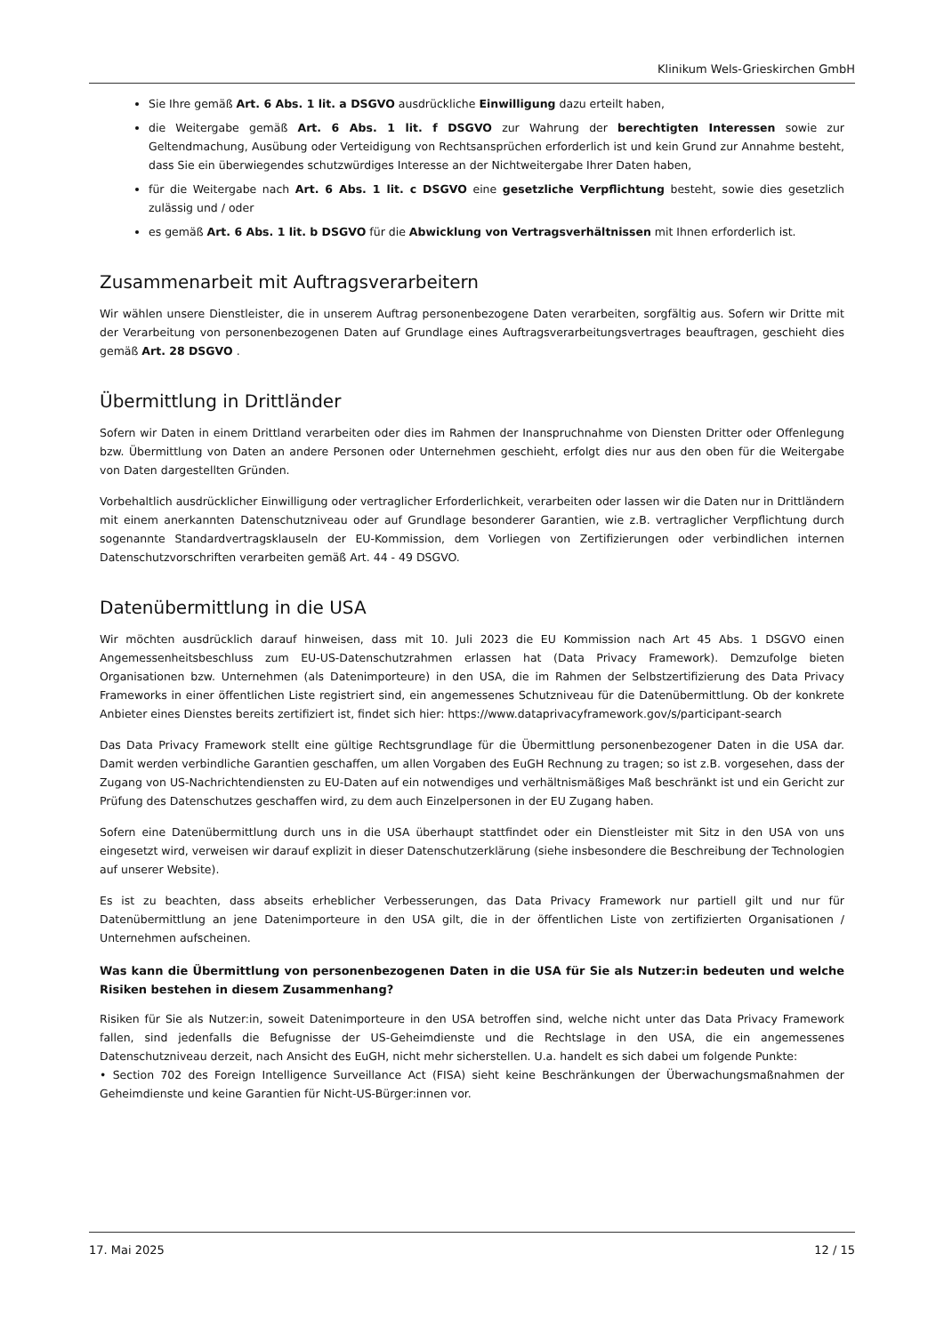Klinikum Wels-Grieskirchen GmbH
Sie Ihre gemäß Art. 6 Abs. 1 lit. a DSGVO ausdrückliche Einwilligung dazu erteilt haben,
die Weitergabe gemäß Art. 6 Abs. 1 lit. f DSGVO zur Wahrung der berechtigten Interessen sowie zur Geltendmachung, Ausübung oder Verteidigung von Rechtsansprüchen erforderlich ist und kein Grund zur Annahme besteht, dass Sie ein überwiegendes schutzwürdiges Interesse an der Nichtweitergabe Ihrer Daten haben,
für die Weitergabe nach Art. 6 Abs. 1 lit. c DSGVO eine gesetzliche Verpflichtung besteht, sowie dies gesetzlich zulässig und / oder
es gemäß Art. 6 Abs. 1 lit. b DSGVO für die Abwicklung von Vertragsverhältnissen mit Ihnen erforderlich ist.
Zusammenarbeit mit Auftragsverarbeitern
Wir wählen unsere Dienstleister, die in unserem Auftrag personenbezogene Daten verarbeiten, sorgfältig aus. Sofern wir Dritte mit der Verarbeitung von personenbezogenen Daten auf Grundlage eines Auftragsverarbeitungsvertrages beauftragen, geschieht dies gemäß Art. 28 DSGVO .
Übermittlung in Drittländer
Sofern wir Daten in einem Drittland verarbeiten oder dies im Rahmen der Inanspruchnahme von Diensten Dritter oder Offenlegung bzw. Übermittlung von Daten an andere Personen oder Unternehmen geschieht, erfolgt dies nur aus den oben für die Weitergabe von Daten dargestellten Gründen.
Vorbehaltlich ausdrücklicher Einwilligung oder vertraglicher Erforderlichkeit, verarbeiten oder lassen wir die Daten nur in Drittländern mit einem anerkannten Datenschutzniveau oder auf Grundlage besonderer Garantien, wie z.B. vertraglicher Verpflichtung durch sogenannte Standardvertragsklauseln der EU-Kommission, dem Vorliegen von Zertifizierungen oder verbindlichen internen Datenschutzvorschriften verarbeiten gemäß Art. 44 - 49 DSGVO.
Datenübermittlung in die USA
Wir möchten ausdrücklich darauf hinweisen, dass mit 10. Juli 2023 die EU Kommission nach Art 45 Abs. 1 DSGVO einen Angemessenheitsbeschluss zum EU-US-Datenschutzrahmen erlassen hat (Data Privacy Framework). Demzufolge bieten Organisationen bzw. Unternehmen (als Datenimporteure) in den USA, die im Rahmen der Selbstzertifizierung des Data Privacy Frameworks in einer öffentlichen Liste registriert sind, ein angemessenes Schutzniveau für die Datenübermittlung. Ob der konkrete Anbieter eines Dienstes bereits zertifiziert ist, findet sich hier: https://www.dataprivacyframework.gov/s/participant-search
Das Data Privacy Framework stellt eine gültige Rechtsgrundlage für die Übermittlung personenbezogener Daten in die USA dar. Damit werden verbindliche Garantien geschaffen, um allen Vorgaben des EuGH Rechnung zu tragen; so ist z.B. vorgesehen, dass der Zugang von US-Nachrichtendiensten zu EU-Daten auf ein notwendiges und verhältnismäßiges Maß beschränkt ist und ein Gericht zur Prüfung des Datenschutzes geschaffen wird, zu dem auch Einzelpersonen in der EU Zugang haben.
Sofern eine Datenübermittlung durch uns in die USA überhaupt stattfindet oder ein Dienstleister mit Sitz in den USA von uns eingesetzt wird, verweisen wir darauf explizit in dieser Datenschutzerklärung (siehe insbesondere die Beschreibung der Technologien auf unserer Website).
Es ist zu beachten, dass abseits erheblicher Verbesserungen, das Data Privacy Framework nur partiell gilt und nur für Datenübermittlung an jene Datenimporteure in den USA gilt, die in der öffentlichen Liste von zertifizierten Organisationen / Unternehmen aufscheinen.
Was kann die Übermittlung von personenbezogenen Daten in die USA für Sie als Nutzer:in bedeuten und welche Risiken bestehen in diesem Zusammenhang?
Risiken für Sie als Nutzer:in, soweit Datenimporteure in den USA betroffen sind, welche nicht unter das Data Privacy Framework fallen, sind jedenfalls die Befugnisse der US-Geheimdienste und die Rechtslage in den USA, die ein angemessenes Datenschutzniveau derzeit, nach Ansicht des EuGH, nicht mehr sicherstellen. U.a. handelt es sich dabei um folgende Punkte:
• Section 702 des Foreign Intelligence Surveillance Act (FISA) sieht keine Beschränkungen der Überwachungsmaßnahmen der Geheimdienste und keine Garantien für Nicht-US-Bürger:innen vor.
17. Mai 2025 12 / 15